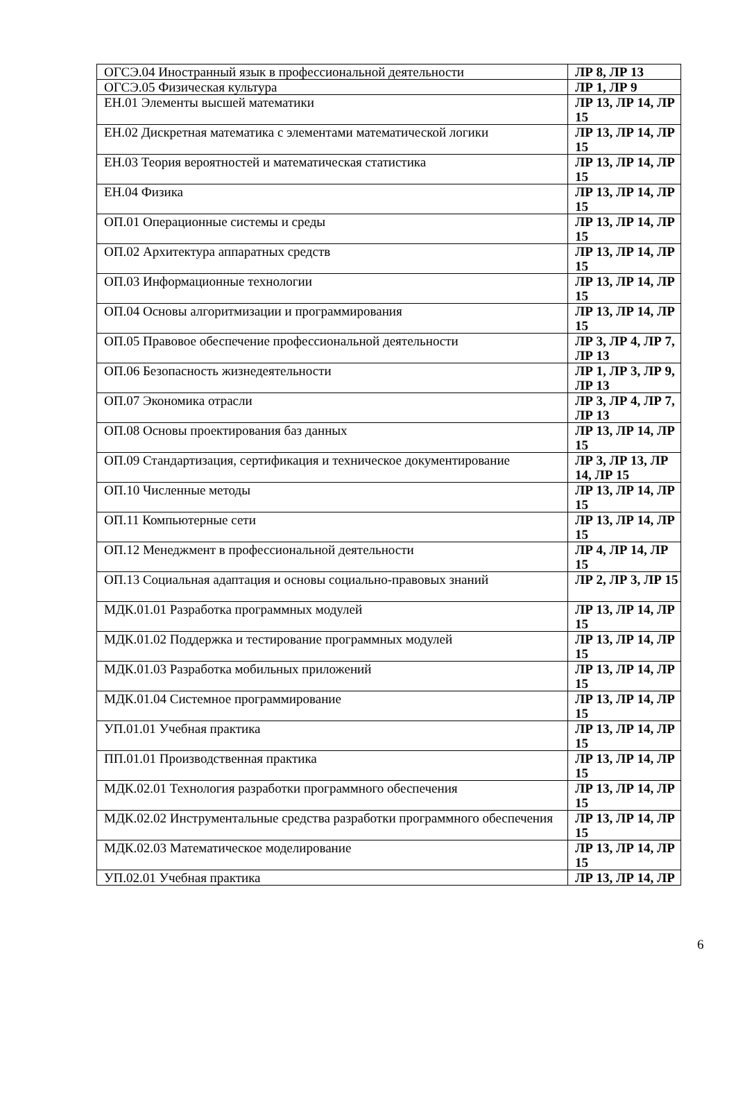| ОГСЭ.04 Иностранный язык в профессиональной деятельности | ЛР 8, ЛР 13 |
| ОГСЭ.05 Физическая культура | ЛР 1, ЛР 9 |
| ЕН.01 Элементы высшей математики | ЛР 13, ЛР 14, ЛР 15 |
| ЕН.02 Дискретная математика с элементами математической логики | ЛР 13, ЛР 14, ЛР 15 |
| ЕН.03 Теория вероятностей и математическая статистика | ЛР 13, ЛР 14, ЛР 15 |
| ЕН.04 Физика | ЛР 13, ЛР 14, ЛР 15 |
| ОП.01 Операционные системы и среды | ЛР 13, ЛР 14, ЛР 15 |
| ОП.02 Архитектура аппаратных средств | ЛР 13, ЛР 14, ЛР 15 |
| ОП.03 Информационные технологии | ЛР 13, ЛР 14, ЛР 15 |
| ОП.04 Основы алгоритмизации и программирования | ЛР 13, ЛР 14, ЛР 15 |
| ОП.05 Правовое обеспечение профессиональной деятельности | ЛР 3, ЛР 4, ЛР 7, ЛР 13 |
| ОП.06 Безопасность жизнедеятельности | ЛР 1, ЛР 3, ЛР 9, ЛР 13 |
| ОП.07 Экономика отрасли | ЛР 3, ЛР 4, ЛР 7, ЛР 13 |
| ОП.08 Основы проектирования баз данных | ЛР 13, ЛР 14, ЛР 15 |
| ОП.09 Стандартизация, сертификация и техническое документирование | ЛР 3, ЛР 13, ЛР 14, ЛР 15 |
| ОП.10 Численные методы | ЛР 13, ЛР 14, ЛР 15 |
| ОП.11 Компьютерные сети | ЛР 13, ЛР 14, ЛР 15 |
| ОП.12 Менеджмент в профессиональной деятельности | ЛР 4, ЛР 14, ЛР 15 |
| ОП.13 Социальная адаптация и основы социально-правовых знаний | ЛР 2, ЛР 3, ЛР 15 |
| МДК.01.01 Разработка программных модулей | ЛР 13, ЛР 14, ЛР 15 |
| МДК.01.02 Поддержка и тестирование программных модулей | ЛР 13, ЛР 14, ЛР 15 |
| МДК.01.03 Разработка мобильных приложений | ЛР 13, ЛР 14, ЛР 15 |
| МДК.01.04 Системное программирование | ЛР 13, ЛР 14, ЛР 15 |
| УП.01.01 Учебная практика | ЛР 13, ЛР 14, ЛР 15 |
| ПП.01.01 Производственная практика | ЛР 13, ЛР 14, ЛР 15 |
| МДК.02.01 Технология разработки программного обеспечения | ЛР 13, ЛР 14, ЛР 15 |
| МДК.02.02 Инструментальные средства разработки программного обеспечения | ЛР 13, ЛР 14, ЛР 15 |
| МДК.02.03 Математическое моделирование | ЛР 13, ЛР 14, ЛР 15 |
| УП.02.01 Учебная практика | ЛР 13, ЛР 14, ЛР |
6